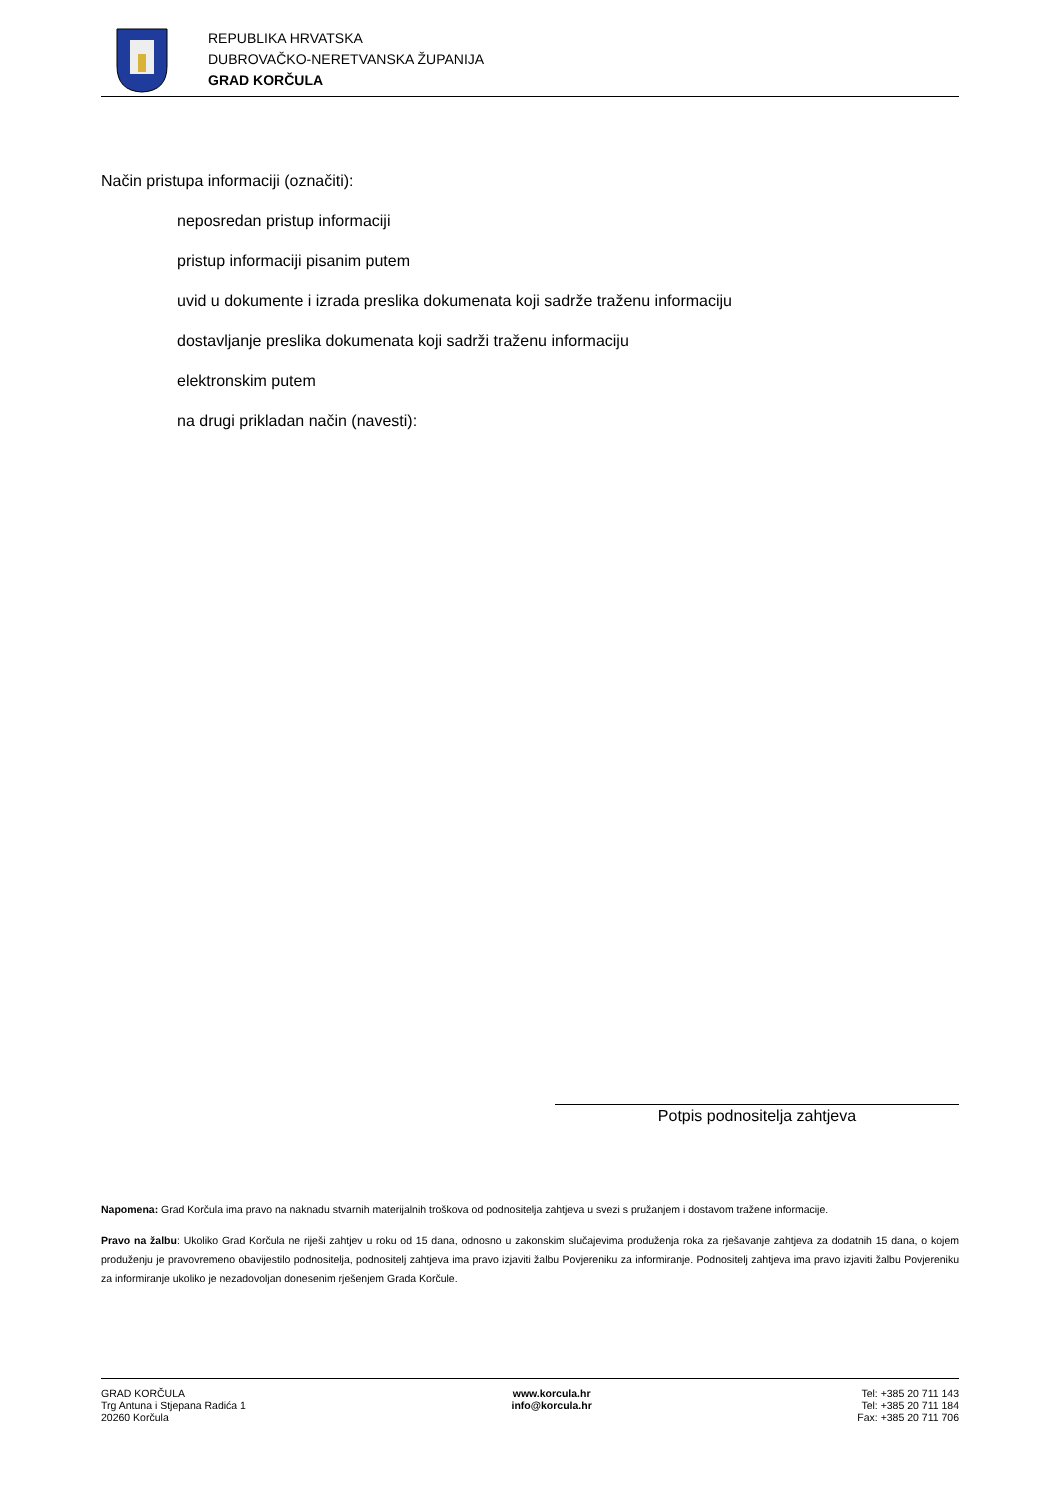REPUBLIKA HRVATSKA
DUBROVAČKO-NERETVANSKA ŽUPANIJA
GRAD KORČULA
Način pristupa informaciji (označiti):
neposredan pristup informaciji
pristup informaciji pisanim putem
uvid u dokumente i izrada preslika dokumenata koji sadrže traženu informaciju
dostavljanje preslika dokumenata koji sadrži traženu informaciju
elektronskim putem
na drugi prikladan način (navesti):
Potpis podnositelja zahtjeva
Napomena: Grad Korčula ima pravo na naknadu stvarnih materijalnih troškova od podnositelja zahtjeva u svezi s pružanjem i dostavom tražene informacije.
Pravo na žalbu: Ukoliko Grad Korčula ne riješi zahtjev u roku od 15 dana, odnosno u zakonskim slučajevima produženja roka za rješavanje zahtjeva za dodatnih 15 dana, o kojem produženju je pravovremeno obavijestilo podnositelja, podnositelj zahtjeva ima pravo izjaviti žalbu Povjereniku za informiranje. Podnositelj zahtjeva ima pravo izjaviti žalbu Povjereniku za informiranje ukoliko je nezadovoljan donesenim rješenjem Grada Korčule.
GRAD KORČULA
Trg Antuna i Stjepana Radića 1
20260 Korčula
www.korcula.hr
info@korcula.hr
Tel: +385 20 711 143
Tel: +385 20 711 184
Fax: +385 20 711 706